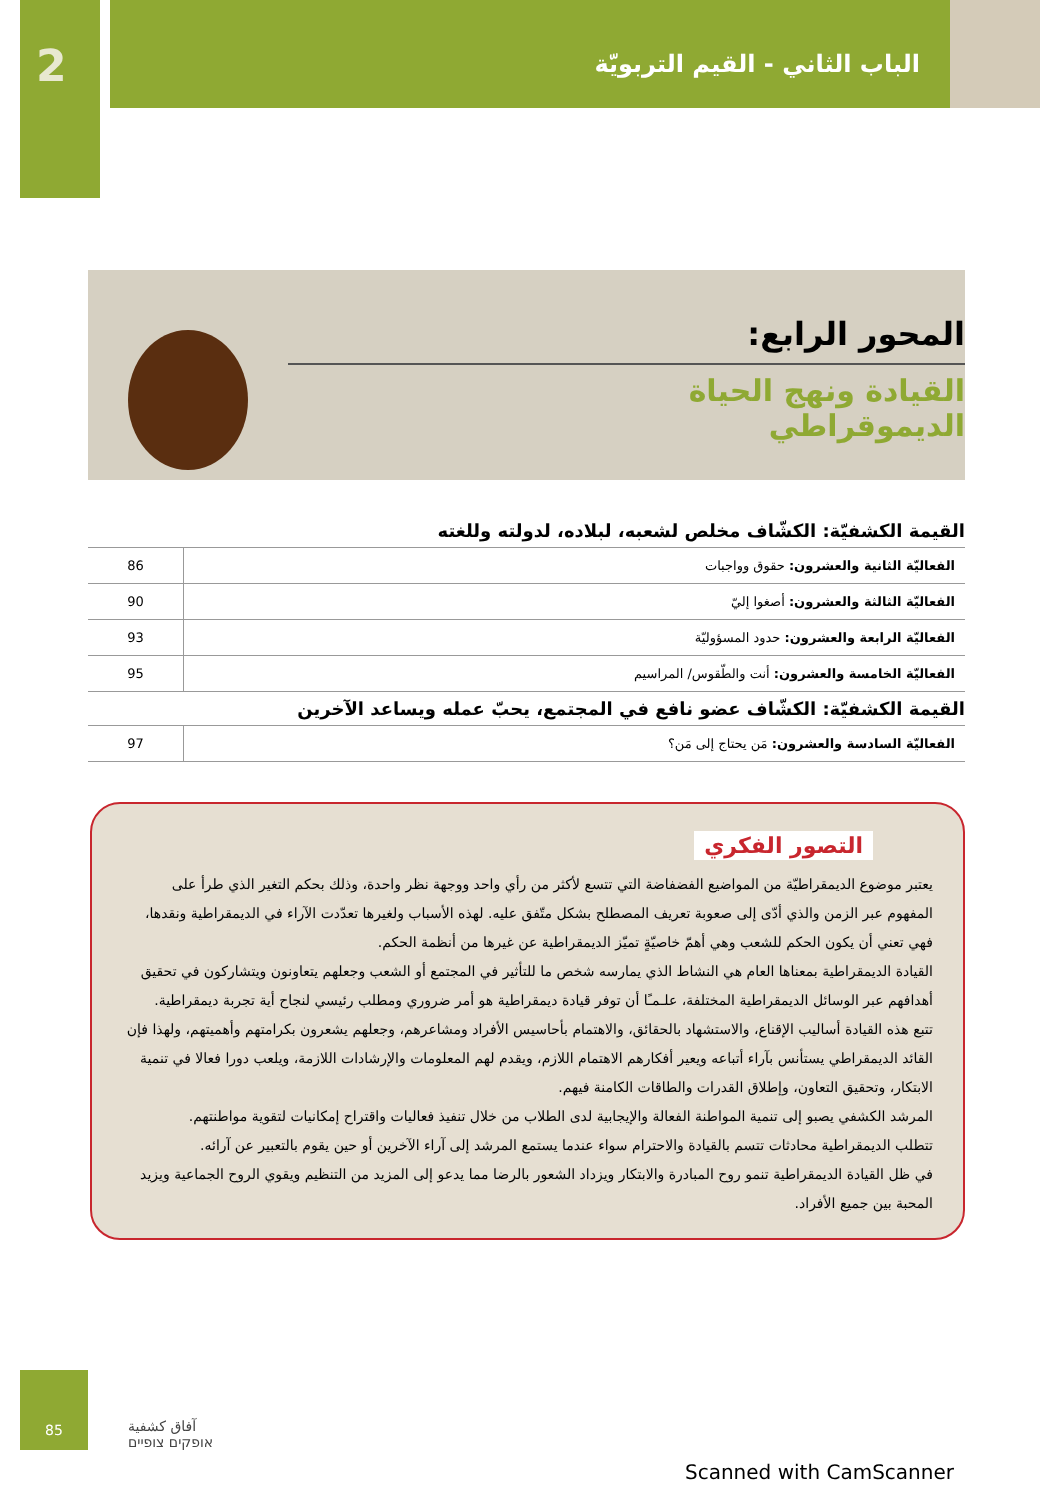2
الباب الثاني - القيم التربويّة
المحور الرابع:
القيادة ونهج الحياة
الديموقراطي
القيمة الكشفيّة: الكشّاف مخلص لشعبه، لبلاده، لدولته وللغته
| الفعاليّة الثانية والعشرون: حقوق وواجبات | 86 |
| الفعاليّة الثالثة والعشرون: أصغوا إليّ | 90 |
| الفعاليّة الرابعة والعشرون: حدود المسؤوليّة | 93 |
| الفعاليّة الخامسة والعشرون: أنت والطّقوس/ المراسيم | 95 |
القيمة الكشفيّة: الكشّاف عضو نافع في المجتمع، يحبّ عمله ويساعد الآخرين
| الفعاليّة السادسة والعشرون: مَن يحتاج إلى مَن؟ | 97 |
التصور الفكري
يعتبر موضوع الديمقراطيّة من المواضيع الفضفاضة التي تتسع لأكثر من رأي واحد ووجهة نظر واحدة، وذلك بحكم التغير الذي طرأ على المفهوم عبر الزمن والذي أدّى إلى صعوبة تعريف المصطلح بشكل متّفق عليه. لهذه الأسباب ولغيرها تعدّدت الآراء في الديمقراطية ونقدها، فهي تعني أن يكون الحكم للشعب وهي أهمّ خاصيّةٍ تميّز الديمقراطية عن غيرها من أنظمة الحكم.
القيادة الديمقراطية بمعناها العام هي النشاط الذي يمارسه شخص ما للتأثير في المجتمع أو الشعب وجعلهم يتعاونون ويتشاركون في تحقيق أهدافهم عبر الوسائل الديمقراطية المختلفة، علـمـًا أن توفر قيادة ديمقراطية هو أمر ضروري ومطلب رئيسي لنجاح أية تجربة ديمقراطية.
تتبع هذه القيادة أساليب الإقناع، والاستشهاد بالحقائق، والاهتمام بأحاسيس الأفراد ومشاعرهم، وجعلهم يشعرون بكرامتهم وأهميتهم، ولهذا فإن القائد الديمقراطي يستأنس بآراء أتباعه ويعير أفكارهم الاهتمام اللازم، ويقدم لهم المعلومات والإرشادات اللازمة، ويلعب دورا فعالا في تنمية الابتكار، وتحقيق التعاون، وإطلاق القدرات والطاقات الكامنة فيهم.
المرشد الكشفي يصبو إلى تنمية المواطنة الفعالة والإيجابية لدى الطلاب من خلال تنفيذ فعاليات واقتراح إمكانيات لتقوية مواطنتهم.
تتطلب الديمقراطية محادثات تتسم بالقيادة والاحترام سواء عندما يستمع المرشد إلى آراء الآخرين أو حين يقوم بالتعبير عن آرائه.
في ظل القيادة الديمقراطية تنمو روح المبادرة والابتكار ويزداد الشعور بالرضا مما يدعو إلى المزيد من التنظيم ويقوي الروح الجماعية ويزيد المحبة بين جميع الأفراد.
85
آفاق كشفية
אופקים צופיים
Scanned with CamScanner